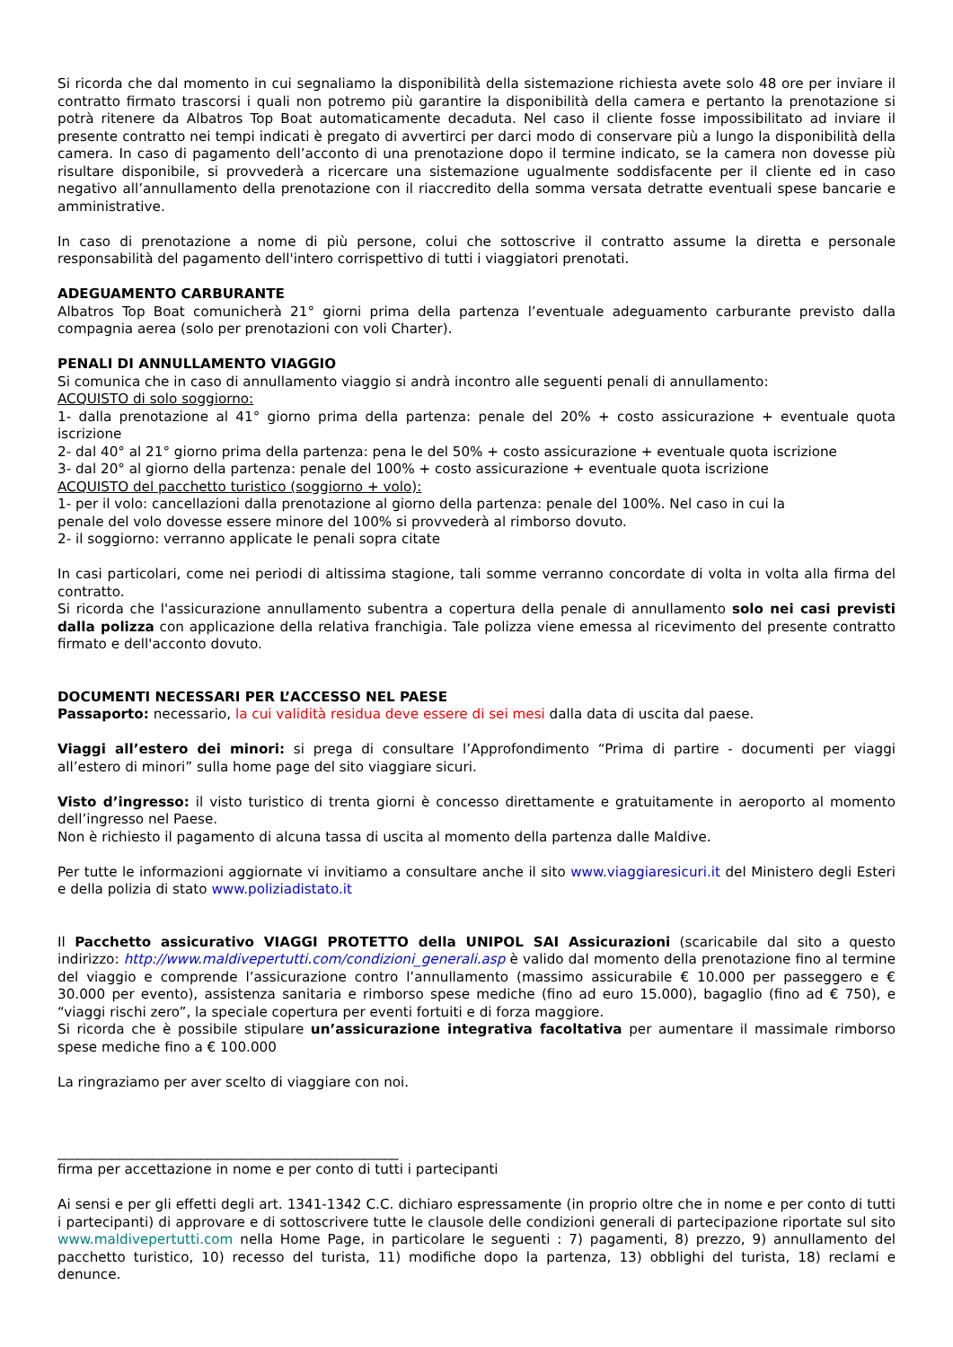Si ricorda che dal momento in cui segnaliamo la disponibilità della sistemazione richiesta avete solo 48 ore per inviare il contratto firmato trascorsi i quali non potremo più garantire la disponibilità della camera e pertanto la prenotazione si potrà ritenere da Albatros Top Boat automaticamente decaduta. Nel caso il cliente fosse impossibilitato ad inviare il presente contratto nei tempi indicati è pregato di avvertirci per darci modo di conservare più a lungo la disponibilità della camera. In caso di pagamento dell’acconto di una prenotazione dopo il termine indicato, se la camera non dovesse più risultare disponibile, si provvederà a ricercare una sistemazione ugualmente soddisfacente per il cliente ed in caso negativo all’annullamento della prenotazione con il riaccredito della somma versata detratte eventuali spese bancarie e amministrative.
In caso di prenotazione a nome di più persone, colui che sottoscrive il contratto assume la diretta e personale responsabilità del pagamento dell'intero corrispettivo di tutti i viaggiatori prenotati.
ADEGUAMENTO CARBURANTE
Albatros Top Boat comunicherà 21° giorni prima della partenza l’eventuale adeguamento carburante previsto dalla compagnia aerea (solo per prenotazioni con voli Charter).
PENALI DI ANNULLAMENTO VIAGGIO
Si comunica che in caso di annullamento viaggio si andrà incontro alle seguenti penali di annullamento:
ACQUISTO di solo soggiorno:
1- dalla prenotazione al 41° giorno prima della partenza: penale del 20% + costo assicurazione + eventuale quota iscrizione
2- dal 40° al 21° giorno prima della partenza: pena le del 50% + costo assicurazione + eventuale quota iscrizione
3- dal 20° al giorno della partenza: penale del 100% + costo assicurazione + eventuale quota iscrizione
ACQUISTO del pacchetto turistico (soggiorno + volo):
1- per il volo: cancellazioni dalla prenotazione al giorno della partenza: penale del 100%. Nel caso in cui la
penale del volo dovesse essere minore del 100% si provvederà al rimborso dovuto.
2- il soggiorno: verranno applicate le penali sopra citate
In casi particolari, come nei periodi di altissima stagione, tali somme verranno concordate di volta in volta alla firma del contratto.
Si ricorda che l'assicurazione annullamento subentra a copertura della penale di annullamento solo nei casi previsti dalla polizza con applicazione della relativa franchigia. Tale polizza viene emessa al ricevimento del presente contratto firmato e dell'acconto dovuto.
DOCUMENTI NECESSARI PER L’ACCESSO NEL PAESE
Passaporto: necessario, la cui validità residua deve essere di sei mesi dalla data di uscita dal paese.
Viaggi all’estero dei minori: si prega di consultare l’Approfondimento “Prima di partire - documenti per viaggi all’estero di minori” sulla home page del sito viaggiare sicuri.
Visto d’ingresso: il visto turistico di trenta giorni è concesso direttamente e gratuitamente in aeroporto al momento dell’ingresso nel Paese.
Non è richiesto il pagamento di alcuna tassa di uscita al momento della partenza dalle Maldive.
Per tutte le informazioni aggiornate vi invitiamo a consultare anche il sito www.viaggiaresicuri.it del Ministero degli Esteri e della polizia di stato www.poliziadistato.it
Il Pacchetto assicurativo VIAGGI PROTETTO della UNIPOL SAI Assicurazioni (scaricabile dal sito a questo indirizzo: http://www.maldivepertutti.com/condizioni_generali.asp è valido dal momento della prenotazione fino al termine del viaggio e comprende l’assicurazione contro l’annullamento (massimo assicurabile € 10.000 per passeggero e € 30.000 per evento), assistenza sanitaria e rimborso spese mediche (fino ad euro 15.000), bagaglio (fino ad € 750), e “viaggi rischi zero”, la speciale copertura per eventi fortuiti e di forza maggiore.
Si ricorda che è possibile stipulare un’assicurazione integrativa facoltativa per aumentare il massimale rimborso spese mediche fino a € 100.000
La ringraziamo per aver scelto di viaggiare con noi.
__________________________________________________
firma per accettazione in nome e per conto di tutti i partecipanti
Ai sensi e per gli effetti degli art. 1341-1342 C.C. dichiaro espressamente (in proprio oltre che in nome e per conto di tutti i partecipanti) di approvare e di sottoscrivere tutte le clausole delle condizioni generali di partecipazione riportate sul sito www.maldivepertutti.com nella Home Page, in particolare le seguenti : 7) pagamenti, 8) prezzo, 9) annullamento del pacchetto turistico, 10) recesso del turista, 11) modifiche dopo la partenza, 13) obblighi del turista, 18) reclami e denunce.